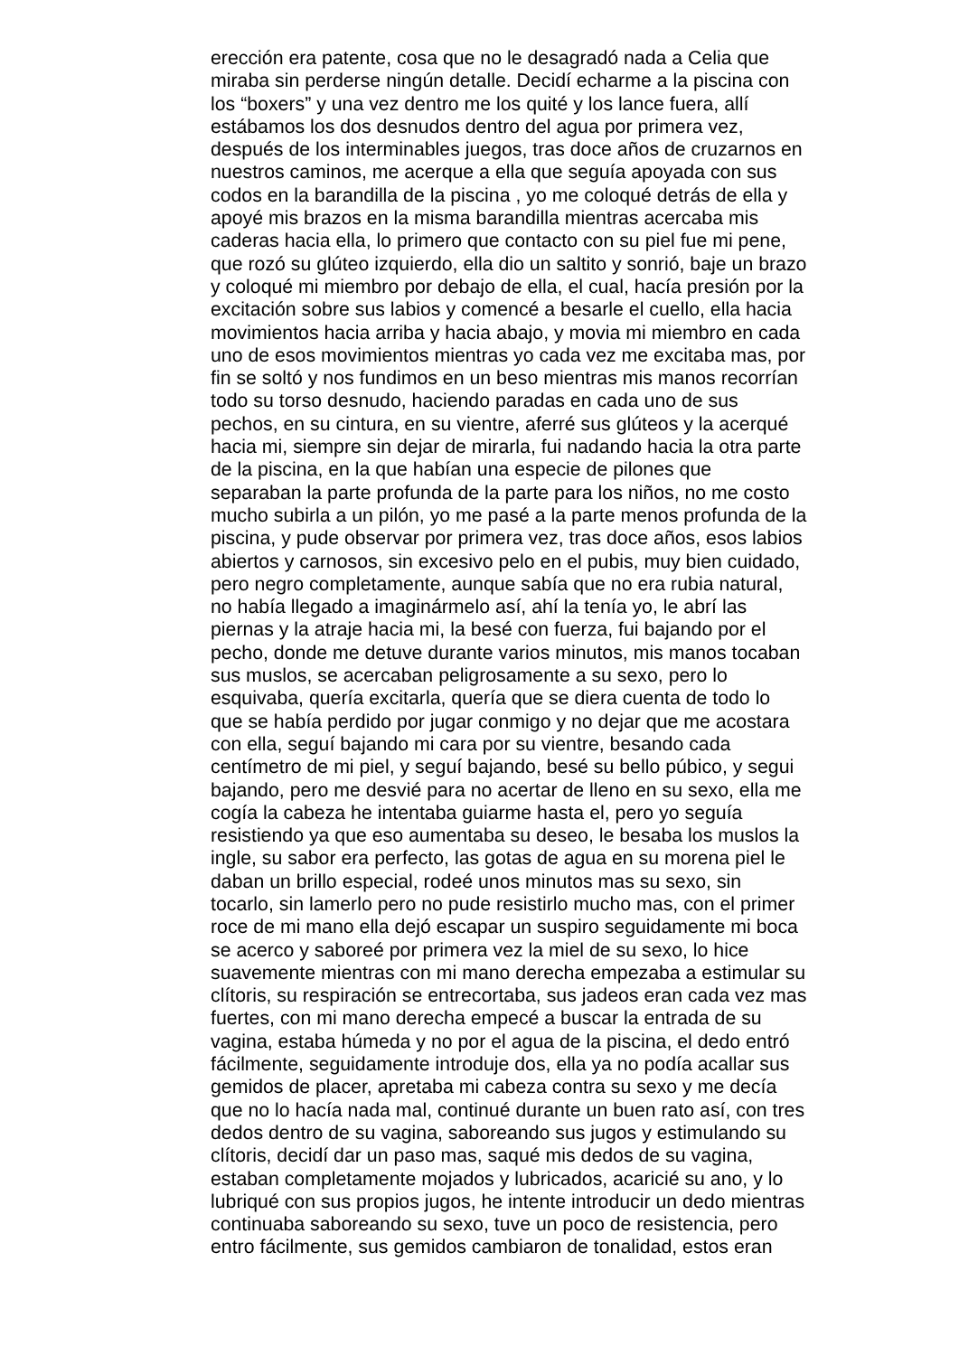erección era patente, cosa que no le desagradó nada a Celia que
miraba sin perderse ningún detalle. Decidí echarme a la piscina con
los “boxers” y una vez dentro me los quité y los lance fuera, allí
estábamos los dos desnudos dentro del agua por primera vez,
después de los interminables juegos, tras doce años de cruzarnos en
nuestros caminos, me acerque a ella que seguía apoyada con sus
codos en la barandilla de la piscina , yo me coloqué detrás de ella y
apoyé mis brazos en la misma barandilla mientras acercaba mis
caderas hacia ella, lo primero que contacto con su piel fue mi pene,
que rozó su glúteo izquierdo, ella dio un saltito y sonrió, baje un brazo
y coloqué mi miembro por debajo de ella, el cual, hacía presión por la
excitación sobre sus labios y comencé a besarle el cuello, ella hacia
movimientos hacia arriba y hacia abajo, y movia mi miembro en cada
uno de esos movimientos mientras yo cada vez me excitaba mas, por
fin se soltó y nos fundimos en un beso mientras mis manos recorrían
todo su torso desnudo, haciendo paradas en cada uno de sus
pechos, en su cintura, en su vientre, aferré sus glúteos y la acerqué
hacia mi, siempre sin dejar de mirarla, fui nadando hacia la otra parte
de la piscina, en la que habían una especie de pilones que
separaban la parte profunda de la parte para los niños, no me costo
mucho subirla a un pilón, yo me pasé a la parte menos profunda de la
piscina, y pude observar por primera vez, tras doce años, esos labios
abiertos y carnosos, sin excesivo pelo en el pubis, muy bien cuidado,
pero negro completamente, aunque sabía que no era rubia natural,
no había llegado a imaginármelo así, ahí la tenía yo, le abrí las
piernas y la atraje hacia mi, la besé con fuerza, fui bajando por el
pecho, donde me detuve durante varios minutos, mis manos tocaban
sus muslos, se acercaban peligrosamente a su sexo, pero lo
esquivaba, quería excitarla, quería que se diera cuenta de todo lo
que se había perdido por jugar conmigo y no dejar que me acostara
con ella, seguí bajando mi cara por su vientre, besando cada
centímetro de mi piel, y seguí bajando, besé su bello púbico, y segui
bajando, pero me desvié para no acertar de lleno en su sexo, ella me
cogía la cabeza he intentaba guiarme hasta el, pero yo seguía
resistiendo ya que eso aumentaba su deseo, le besaba los muslos la
ingle, su sabor era perfecto, las gotas de agua en su morena piel le
daban un brillo especial, rodeé unos minutos mas su sexo, sin
tocarlo, sin lamerlo pero no pude resistirlo mucho mas, con el primer
roce de mi mano ella dejó escapar un suspiro seguidamente mi boca
se acerco y saboreé por primera vez la miel de su sexo, lo hice
suavemente mientras con mi mano derecha empezaba a estimular su
clítoris, su respiración se entrecortaba, sus jadeos eran cada vez mas
fuertes, con mi mano derecha empecé a buscar la entrada de su
vagina, estaba húmeda y no por el agua de la piscina, el dedo entró
fácilmente, seguidamente introduje dos, ella ya no podía acallar sus
gemidos de placer, apretaba mi cabeza contra su sexo y me decía
que no lo hacía nada mal, continué durante un buen rato así, con tres
dedos dentro de su vagina, saboreando sus jugos y estimulando su
clítoris, decidí dar un paso mas, saqué mis dedos de su vagina,
estaban completamente mojados y lubricados, acaricié su ano, y lo
lubriqué con sus propios jugos, he intente introducir un dedo mientras
continuaba saboreando su sexo, tuve un poco de resistencia, pero
entro fácilmente, sus gemidos cambiaron de tonalidad, estos eran